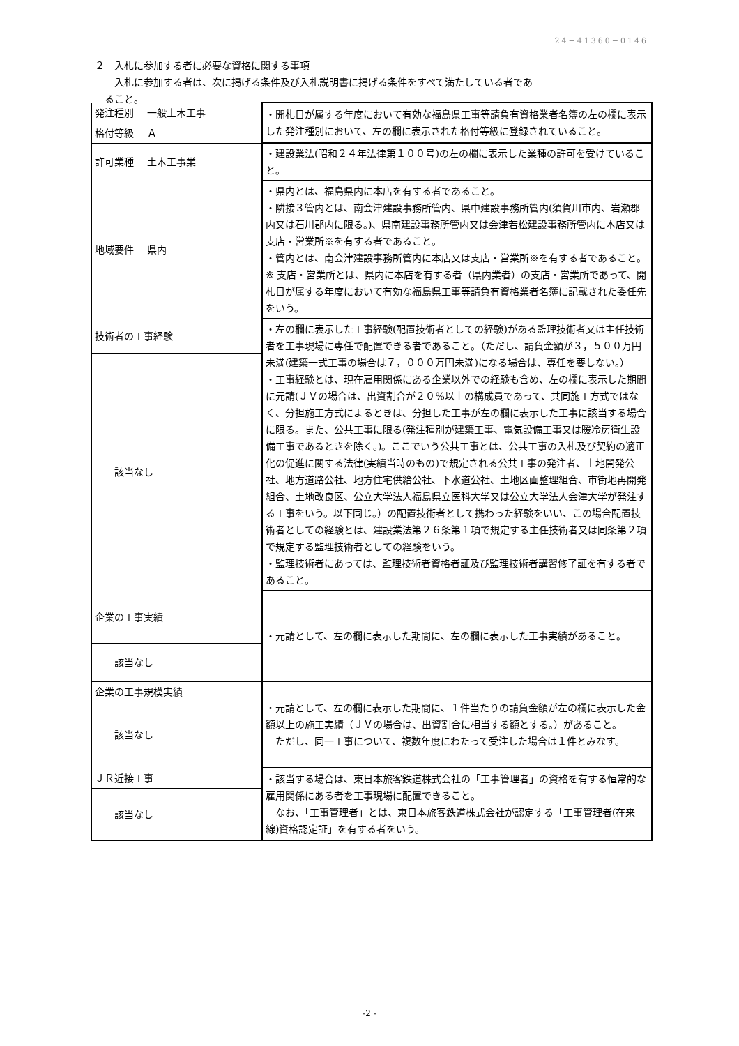24−41360−0146
２　入札に参加する者に必要な資格に関する事項
　　入札に参加する者は、次に掲げる条件及び入札説明書に掲げる条件をすべて満たしている者であ
　ること。
| 発注種別 | 一般土木工事 | ・開札日が属する年度において有効な福島県工事等請負有資格業者名簿の左の欄に表示した発注種別において、左の欄に表示された格付等級に登録されていること。 |
| 格付等級 | Ａ | |
| 許可業種 | 土木工事業 | ・建設業法(昭和２４年法律第１００号)の左の欄に表示した業種の許可を受けていること。 |
| 地域要件 | 県内 | ・県内とは、福島県内に本店を有する者であること。 ・隣接３管内とは、南会津建設事務所管内、県中建設事務所管内(須賀川市内、岩瀬郡内又は石川郡内に限る。)、県南建設事務所管内又は会津若松建設事務所管内に本店又は支店・営業所※を有する者であること。 ・管内とは、南会津建設事務所管内に本店又は支店・営業所※を有する者であること。 ※ 支店・営業所とは、県内に本店を有する者（県内業者）の支店・営業所であって、開札日が属する年度において有効な福島県工事等請負有資格業者名簿に記載された委任先をいう。 |
| 技術者の工事経験 | | ・左の欄に表示した工事経験(配置技術者としての経験)がある監理技術者又は主任技術者を工事現場に専任で配置できる者であること。（ただし、請負金額が３，５００万円未満(建築一式工事の場合は７，０００万円未満)になる場合は、専任を要しない。） ・工事経験とは、現在雇用関係にある企業以外での経験も含め、左の欄に表示した期間に元請(ＪＶの場合は、出資割合が２０%以上の構成員であって、共同施工方式ではなく、分担施工方式によるときは、分担した工事が左の欄に表示した工事に該当する場合に限る。また、公共工事に限る(発注種別が建築工事、電気設備工事又は暖冷房衛生設備工事であるときを除く。)。ここでいう公共工事とは、公共工事の入札及び契約の適正化の促進に関する法律(実績当時のもの)で規定される公共工事の発注者、土地開発公社、地方道路公社、地方住宅供給公社、下水道公社、土地区画整理組合、市街地再開発組合、土地改良区、公立大学法人福島県立医科大学又は公立大学法人会津大学が発注する工事をいう。以下同じ。）の配置技術者として携わった経験をいい、この場合配置技術者としての経験とは、建設業法第２６条第１項で規定する主任技術者又は同条第２項で規定する監理技術者としての経験をいう。 ・監理技術者にあっては、監理技術者資格者証及び監理技術者講習修了証を有する者であること。 |
| 該当なし | | |
| 企業の工事実績 | | ・元請として、左の欄に表示した期間に、左の欄に表示した工事実績があること。 |
| 該当なし | | |
| 企業の工事規模実績 | | ・元請として、左の欄に表示した期間に、１件当たりの請負金額が左の欄に表示した金額以上の施工実績（ＪＶの場合は、出資割合に相当する額とする。）があること。 ただし、同一工事について、複数年度にわたって受注した場合は１件とみなす。 |
| 該当なし | | |
| ＪＲ近接工事 | | ・該当する場合は、東日本旅客鉄道株式会社の「工事管理者」の資格を有する恒常的な雇用関係にある者を工事現場に配置できること。 なお、「工事管理者」とは、東日本旅客鉄道株式会社が認定する「工事管理者(在来線)資格認定証」を有する者をいう。 |
| 該当なし | | |
-2 -